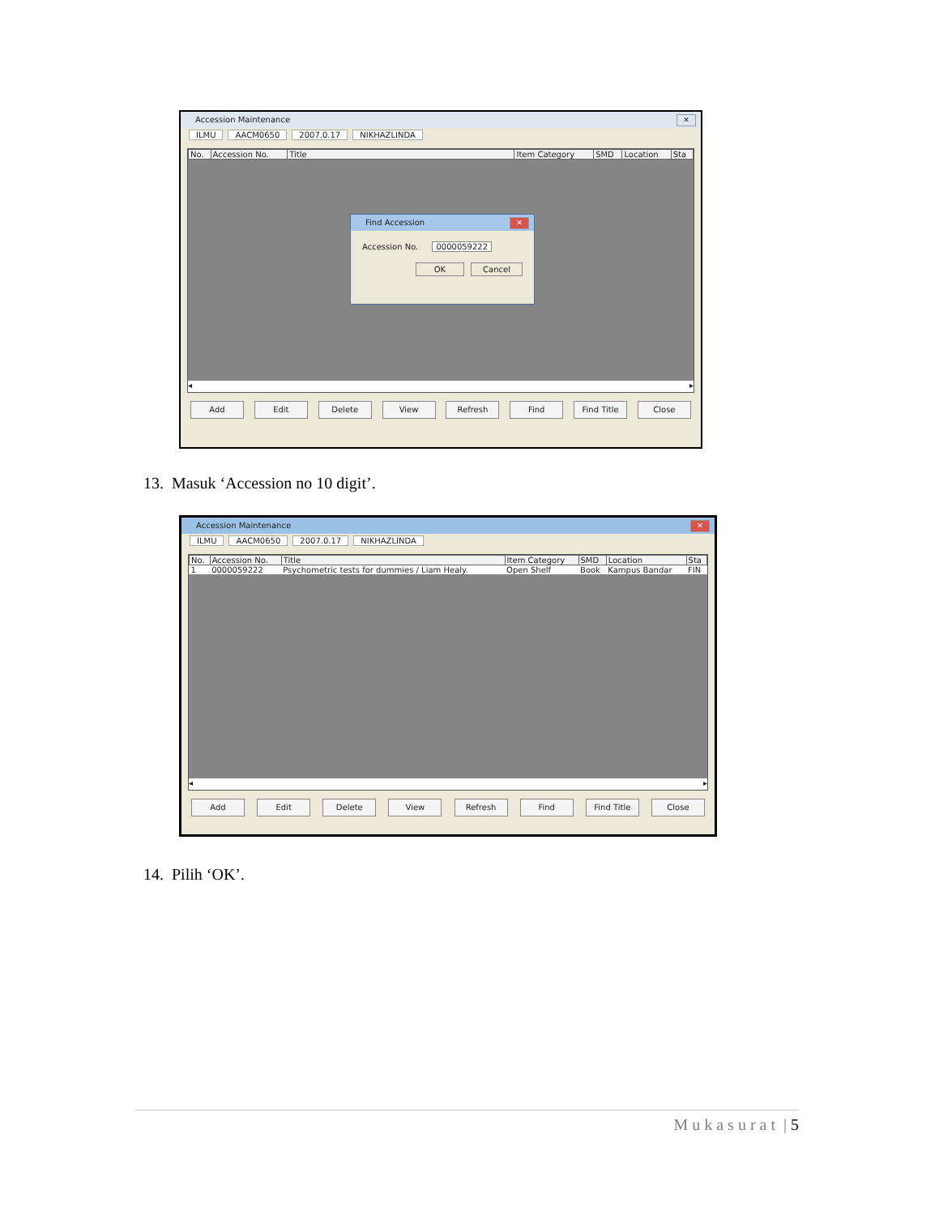Accession Maintenance ✕
ILMU AACM0650 2007.0.17 NIKHAZLINDA
| No. | Accession No. | Title | Item Category | SMD | Location | Sta |
| --- | --- | --- | --- | --- | --- | --- |
Find Accession ✕
Accession No. 0000059222
OK Cancel
◂ ▸
Add Edit Delete View Refresh Find Find Title Close
13. Masuk ‘Accession no 10 digit’.
Accession Maintenance ✕
ILMU AACM0650 2007.0.17 NIKHAZLINDA
| No. | Accession No. | Title | Item Category | SMD | Location | Sta |
| --- | --- | --- | --- | --- | --- | --- |
| 1 | 0000059222 | Psychometric tests for dummies / Liam Healy. | Open Shelf | Book | Kampus Bandar | FIN |
◂ ▸
Add Edit Delete View Refresh Find Find Title Close
14. Pilih ‘OK’.
M u k a s u r a t | 5